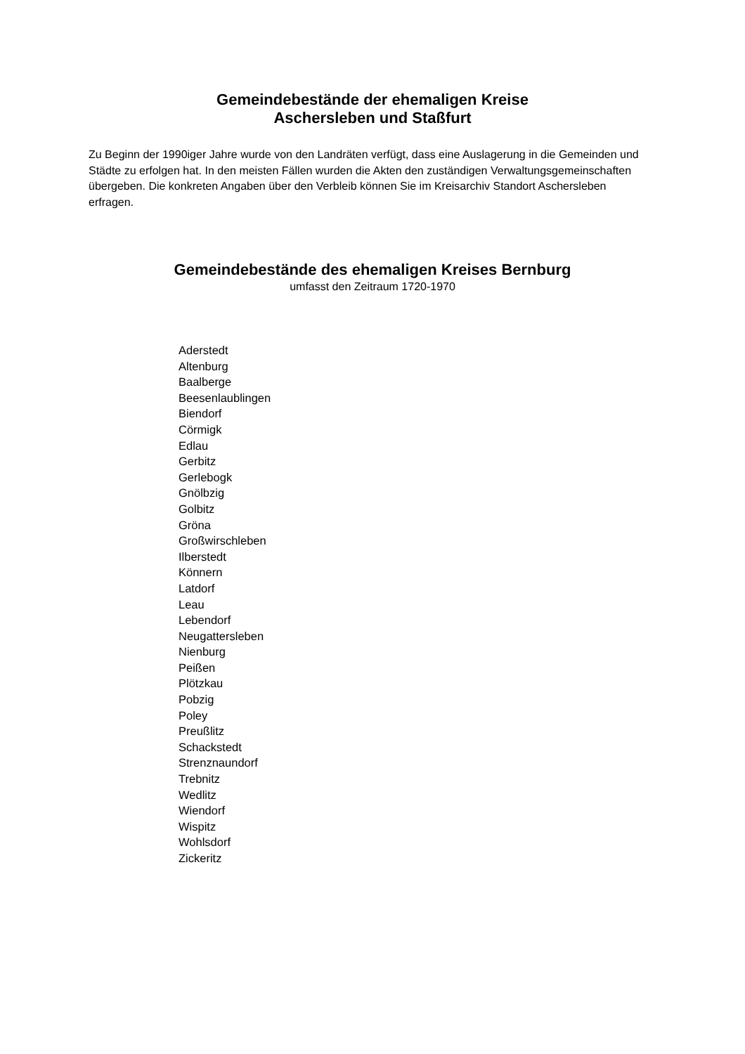Gemeindebestände der ehemaligen Kreise
Aschersleben und Staßfurt
Zu Beginn der 1990iger Jahre wurde von den Landräten verfügt, dass eine Auslagerung in die Gemeinden und Städte zu erfolgen hat. In den meisten Fällen wurden die Akten den zuständigen Verwaltungsgemeinschaften übergeben. Die konkreten Angaben über den Verbleib können Sie im Kreisarchiv Standort Aschersleben erfragen.
Gemeindebestände des ehemaligen Kreises Bernburg
umfasst den Zeitraum 1720-1970
Aderstedt
Altenburg
Baalberge
Beesenlaublingen
Biendorf
Cörmigk
Edlau
Gerbitz
Gerlebogk
Gnölbzig
Golbitz
Gröna
Großwirschleben
Ilberstedt
Könnern
Latdorf
Leau
Lebendorf
Neugattersleben
Nienburg
Peißen
Plötzkau
Pobzig
Poley
Preußlitz
Schackstedt
Strenznaundorf
Trebnitz
Wedlitz
Wiendorf
Wispitz
Wohlsdorf
Zickeritz